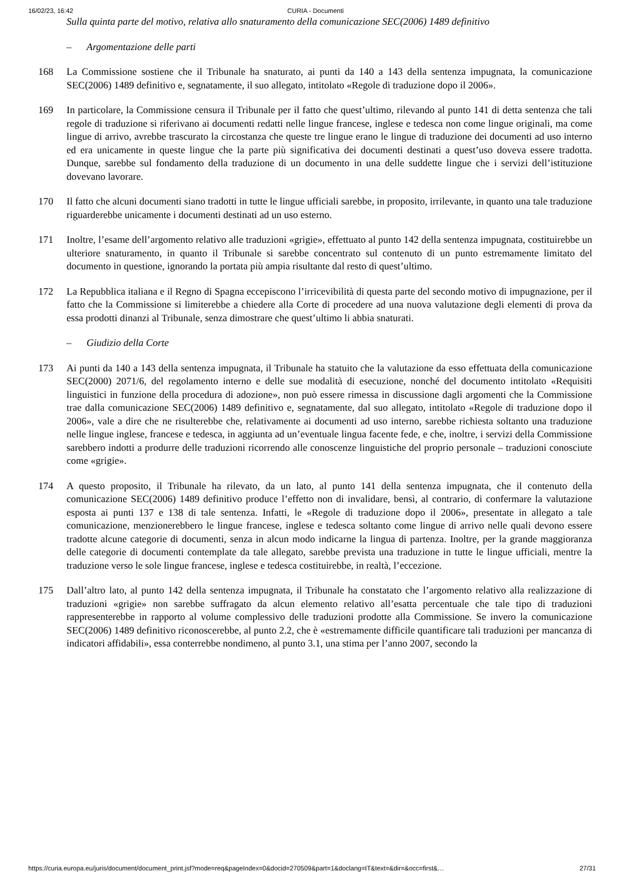16/02/23, 16:42 CURIA - Documenti
Sulla quinta parte del motivo, relativa allo snaturamento della comunicazione SEC(2006) 1489 definitivo
– Argomentazione delle parti
168 La Commissione sostiene che il Tribunale ha snaturato, ai punti da 140 a 143 della sentenza impugnata, la comunicazione SEC(2006) 1489 definitivo e, segnatamente, il suo allegato, intitolato «Regole di traduzione dopo il 2006».
169 In particolare, la Commissione censura il Tribunale per il fatto che quest’ultimo, rilevando al punto 141 di detta sentenza che tali regole di traduzione si riferivano ai documenti redatti nelle lingue francese, inglese e tedesca non come lingue originali, ma come lingue di arrivo, avrebbe trascurato la circostanza che queste tre lingue erano le lingue di traduzione dei documenti ad uso interno ed era unicamente in queste lingue che la parte più significativa dei documenti destinati a quest’uso doveva essere tradotta. Dunque, sarebbe sul fondamento della traduzione di un documento in una delle suddette lingue che i servizi dell’istituzione dovevano lavorare.
170 Il fatto che alcuni documenti siano tradotti in tutte le lingue ufficiali sarebbe, in proposito, irrilevante, in quanto una tale traduzione riguarderebbe unicamente i documenti destinati ad un uso esterno.
171 Inoltre, l’esame dell’argomento relativo alle traduzioni «grigie», effettuato al punto 142 della sentenza impugnata, costituirebbe un ulteriore snaturamento, in quanto il Tribunale si sarebbe concentrato sul contenuto di un punto estremamente limitato del documento in questione, ignorando la portata più ampia risultante dal resto di quest’ultimo.
172 La Repubblica italiana e il Regno di Spagna eccepiscono l’irricevibilità di questa parte del secondo motivo di impugnazione, per il fatto che la Commissione si limiterebbe a chiedere alla Corte di procedere ad una nuova valutazione degli elementi di prova da essa prodotti dinanzi al Tribunale, senza dimostrare che quest’ultimo li abbia snaturati.
– Giudizio della Corte
173 Ai punti da 140 a 143 della sentenza impugnata, il Tribunale ha statuito che la valutazione da esso effettuata della comunicazione SEC(2000) 2071/6, del regolamento interno e delle sue modalità di esecuzione, nonché del documento intitolato «Requisiti linguistici in funzione della procedura di adozione», non può essere rimessa in discussione dagli argomenti che la Commissione trae dalla comunicazione SEC(2006) 1489 definitivo e, segnatamente, dal suo allegato, intitolato «Regole di traduzione dopo il 2006», vale a dire che ne risulterebbe che, relativamente ai documenti ad uso interno, sarebbe richiesta soltanto una traduzione nelle lingue inglese, francese e tedesca, in aggiunta ad un’eventuale lingua facente fede, e che, inoltre, i servizi della Commissione sarebbero indotti a produrre delle traduzioni ricorrendo alle conoscenze linguistiche del proprio personale – traduzioni conosciute come «grigie».
174 A questo proposito, il Tribunale ha rilevato, da un lato, al punto 141 della sentenza impugnata, che il contenuto della comunicazione SEC(2006) 1489 definitivo produce l’effetto non di invalidare, bensì, al contrario, di confermare la valutazione esposta ai punti 137 e 138 di tale sentenza. Infatti, le «Regole di traduzione dopo il 2006», presentate in allegato a tale comunicazione, menzionerebbero le lingue francese, inglese e tedesca soltanto come lingue di arrivo nelle quali devono essere tradotte alcune categorie di documenti, senza in alcun modo indicarne la lingua di partenza. Inoltre, per la grande maggioranza delle categorie di documenti contemplate da tale allegato, sarebbe prevista una traduzione in tutte le lingue ufficiali, mentre la traduzione verso le sole lingue francese, inglese e tedesca costituirebbe, in realtà, l’eccezione.
175 Dall’altro lato, al punto 142 della sentenza impugnata, il Tribunale ha constatato che l’argomento relativo alla realizzazione di traduzioni «grigie» non sarebbe suffragato da alcun elemento relativo all’esatta percentuale che tale tipo di traduzioni rappresenterebbe in rapporto al volume complessivo delle traduzioni prodotte alla Commissione. Se invero la comunicazione SEC(2006) 1489 definitivo riconoscerebbe, al punto 2.2, che è «estremamente difficile quantificare tali traduzioni per mancanza di indicatori affidabili», essa conterrebbe nondimeno, al punto 3.1, una stima per l’anno 2007, secondo la
https://curia.europa.eu/juris/document/document_print.jsf?mode=req&pageIndex=0&docid=270509&part=1&doclang=IT&text=&dir=&occ=first&… 27/31